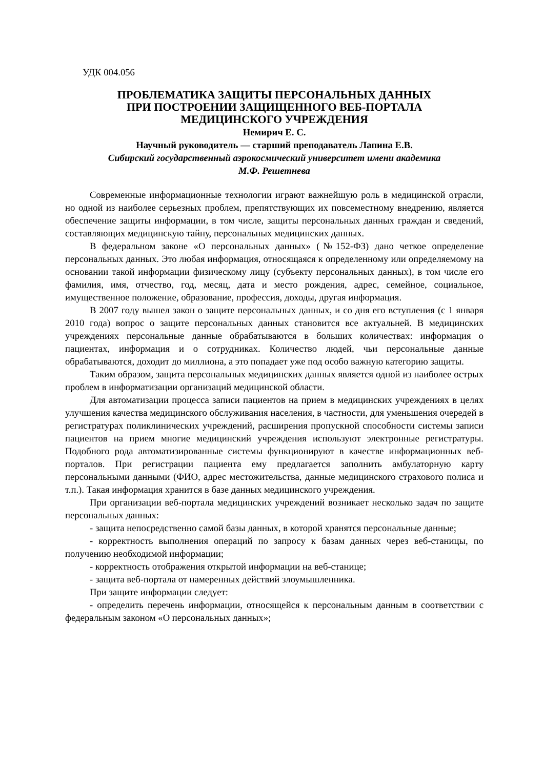УДК 004.056
ПРОБЛЕМАТИКА ЗАЩИТЫ ПЕРСОНАЛЬНЫХ ДАННЫХ
ПРИ ПОСТРОЕНИИ ЗАЩИЩЕННОГО ВЕБ-ПОРТАЛА
МЕДИЦИНСКОГО УЧРЕЖДЕНИЯ
Немирич Е. С.
Научный руководитель — старший преподаватель Лапина Е.В.
Сибирский государственный аэрокосмический университет имени академика
М.Ф. Решетнева
Современные информационные технологии играют важнейшую роль в медицинской отрасли, но одной из наиболее серьезных проблем, препятствующих их повсеместному внедрению, является обеспечение защиты информации, в том числе, защиты персональных данных граждан и сведений, составляющих медицинскую тайну, персональных медицинских данных.
В федеральном законе «О персональных данных» (№152-ФЗ) дано четкое определение персональных данных. Это любая информация, относящаяся к определенному или определяемому на основании такой информации физическому лицу (субъекту персональных данных), в том числе его фамилия, имя, отчество, год, месяц, дата и место рождения, адрес, семейное, социальное, имущественное положение, образование, профессия, доходы, другая информация.
В 2007 году вышел закон о защите персональных данных, и со дня его вступления (с 1 января 2010 года) вопрос о защите персональных данных становится все актуальней. В медицинских учреждениях персональные данные обрабатываются в больших количествах: информация о пациентах, информация и о сотрудниках. Количество людей, чьи персональные данные обрабатываются, доходит до миллиона, а это попадает уже под особо важную категорию защиты.
Таким образом, защита персональных медицинских данных является одной из наиболее острых проблем в информатизации организаций медицинской области.
Для автоматизации процесса записи пациентов на прием в медицинских учреждениях в целях улучшения качества медицинского обслуживания населения, в частности, для уменьшения очередей в регистратурах поликлинических учреждений, расширения пропускной способности системы записи пациентов на прием многие медицинский учреждения используют электронные регистратуры. Подобного рода автоматизированные системы функционируют в качестве информационных веб-порталов. При регистрации пациента ему предлагается заполнить амбулаторную карту персональными данными (ФИО, адрес местожительства, данные медицинского страхового полиса и т.п.). Такая информация хранится в базе данных медицинского учреждения.
При организации веб-портала медицинских учреждений возникает несколько задач по защите персональных данных:
- защита непосредственно самой базы данных, в которой хранятся персональные данные;
- корректность выполнения операций по запросу к базам данных через веб-станицы, по получению необходимой информации;
- корректность отображения открытой информации на веб-станице;
- защита веб-портала от намеренных действий злоумышленника.
При защите информации следует:
- определить перечень информации, относящейся к персональным данным в соответствии с федеральным законом «О персональных данных»;